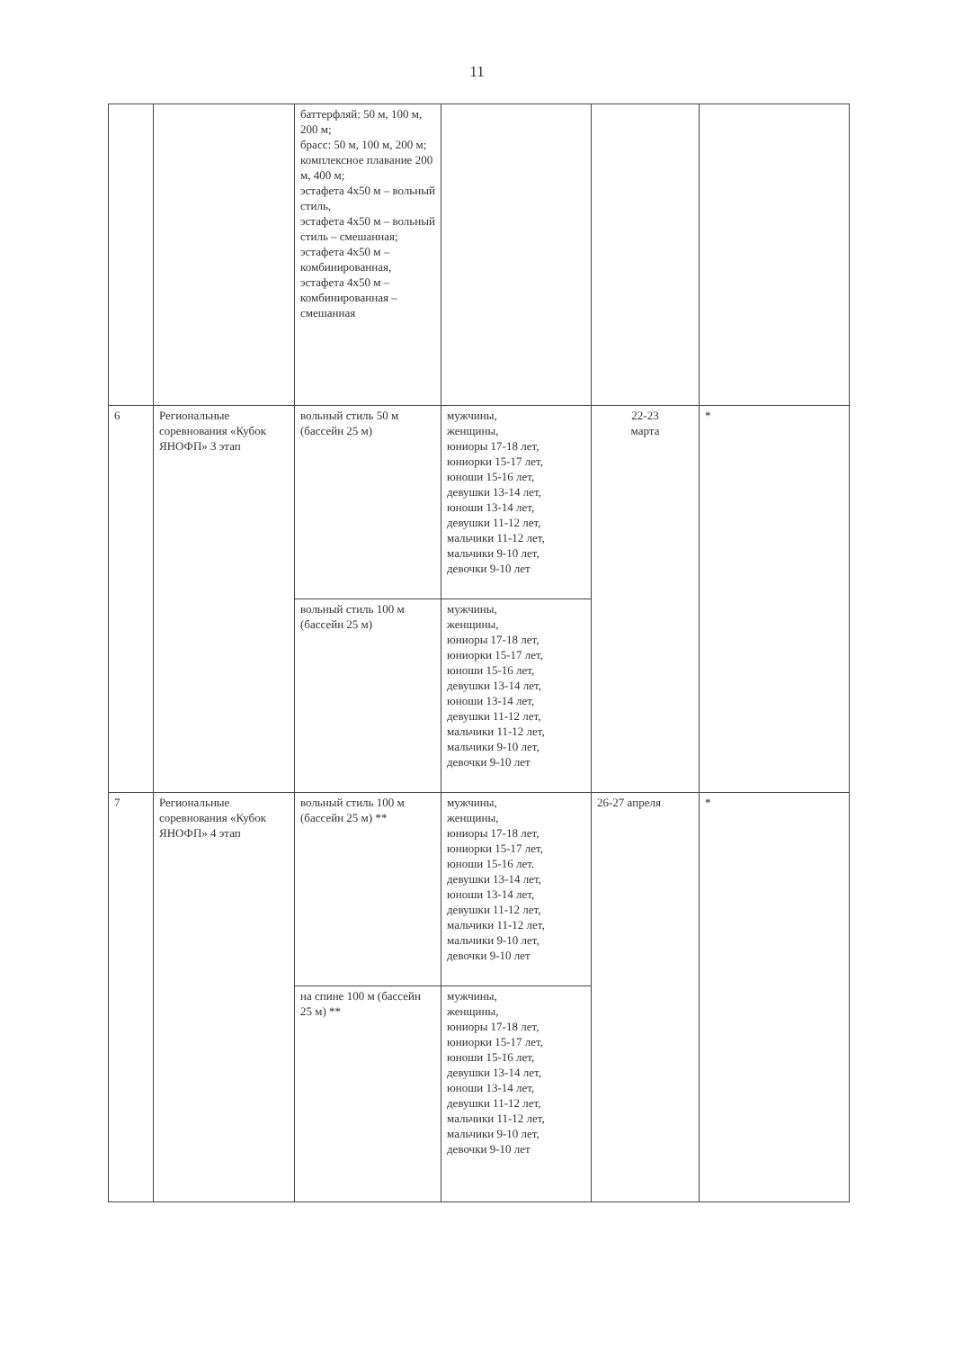11
| | | баттерфляй: 50 м, 100 м, 200 м; брасс: 50 м, 100 м, 200 м; комплексное плавание 200 м, 400 м; эстафета 4х50 м – вольный стиль, эстафета 4х50 м – вольный стиль – смешанная; эстафета 4х50 м – комбинированная, эстафета 4х50 м – комбинированная – смешанная | | | |
| 6 | Региональные соревнования «Кубок ЯНОФП» 3 этап | вольный стиль 50 м (бассейн 25 м) | мужчины, женщины, юниоры 17-18 лет, юниорки 15-17 лет, юноши 15-16 лет, девушки 13-14 лет, юноши 13-14 лет, девушки 11-12 лет, мальчики 11-12 лет, мальчики 9-10 лет, девочки 9-10 лет | 22-23 марта | * |
| | | вольный стиль 100 м (бассейн 25 м) | мужчины, женщины, юниоры 17-18 лет, юниорки 15-17 лет, юноши 15-16 лет, девушки 13-14 лет, юноши 13-14 лет, девушки 11-12 лет, мальчики 11-12 лет, мальчики 9-10 лет, девочки 9-10 лет | | |
| 7 | Региональные соревнования «Кубок ЯНОФП» 4 этап | вольный стиль 100 м (бассейн 25 м) ** | мужчины, женщины, юниоры 17-18 лет, юниорки 15-17 лет, юноши 15-16 лет. девушки 13-14 лет, юноши 13-14 лет, девушки 11-12 лет, мальчики 11-12 лет, мальчики 9-10 лет, девочки 9-10 лет | 26-27 апреля | * |
| | | на спине 100 м (бассейн 25 м) ** | мужчины, женщины, юниоры 17-18 лет, юниорки 15-17 лет, юноши 15-16 лет, девушки 13-14 лет, юноши 13-14 лет, девушки 11-12 лет, мальчики 11-12 лет, мальчики 9-10 лет, девочки 9-10 лет | | |